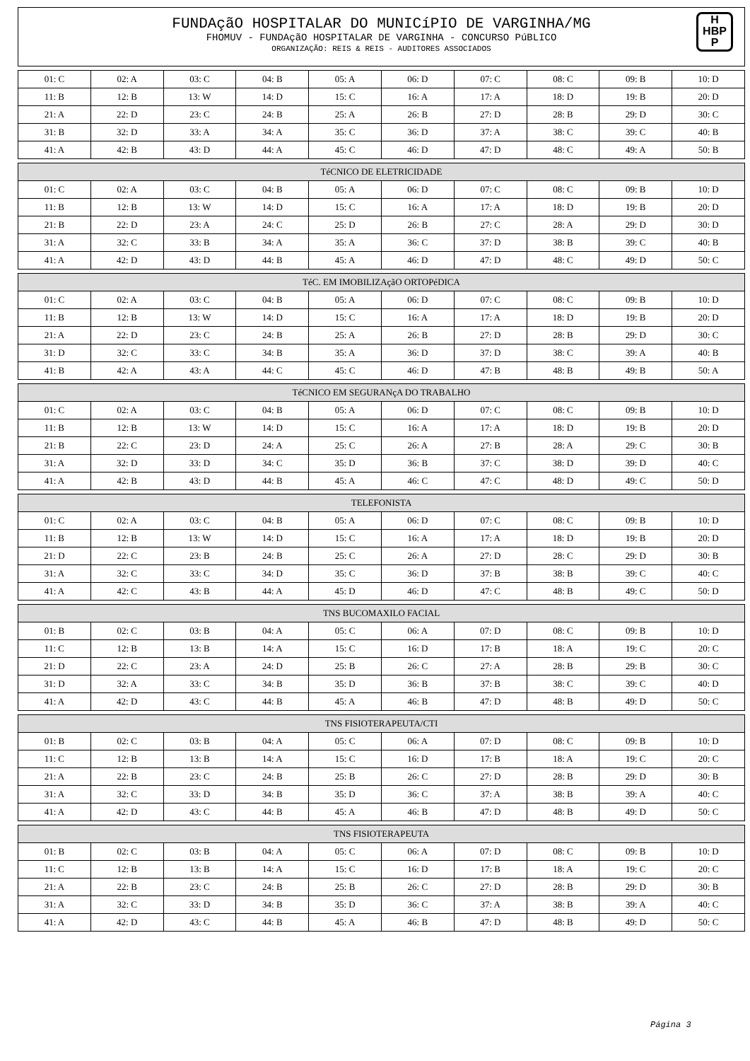FUNDAçãO HOSPITALAR DO MUNICíPIO DE VARGINHA/MG
FHOMUV - FUNDAçãO HOSPITALAR DE VARGINHA - CONCURSO PúBLICO
ORGANIZAÇÃO: REIS & REIS - AUDITORES ASSOCIADOS
H
HBP
P
| 01: C | 02: A | 03: C | 04: B | 05: A | 06: D | 07: C | 08: C | 09: B | 10: D |
| 11: B | 12: B | 13: W | 14: D | 15: C | 16: A | 17: A | 18: D | 19: B | 20: D |
| 21: A | 22: D | 23: C | 24: B | 25: A | 26: B | 27: D | 28: B | 29: D | 30: C |
| 31: B | 32: D | 33: A | 34: A | 35: C | 36: D | 37: A | 38: C | 39: C | 40: B |
| 41: A | 42: B | 43: D | 44: A | 45: C | 46: D | 47: D | 48: C | 49: A | 50: B |
| TéCNICO DE ELETRICIDADE | | | | | | | | | |
| --- | --- | --- | --- | --- | --- | --- | --- | --- | --- |
| 01: C | 02: A | 03: C | 04: B | 05: A | 06: D | 07: C | 08: C | 09: B | 10: D |
| 11: B | 12: B | 13: W | 14: D | 15: C | 16: A | 17: A | 18: D | 19: B | 20: D |
| 21: B | 22: D | 23: A | 24: C | 25: D | 26: B | 27: C | 28: A | 29: D | 30: D |
| 31: A | 32: C | 33: B | 34: A | 35: A | 36: C | 37: D | 38: B | 39: C | 40: B |
| 41: A | 42: D | 43: D | 44: B | 45: A | 46: D | 47: D | 48: C | 49: D | 50: C |
| TéC. EM IMOBILIZAçãO ORTOPéDICA | | | | | | | | | |
| --- | --- | --- | --- | --- | --- | --- | --- | --- | --- |
| 01: C | 02: A | 03: C | 04: B | 05: A | 06: D | 07: C | 08: C | 09: B | 10: D |
| 11: B | 12: B | 13: W | 14: D | 15: C | 16: A | 17: A | 18: D | 19: B | 20: D |
| 21: A | 22: D | 23: C | 24: B | 25: A | 26: B | 27: D | 28: B | 29: D | 30: C |
| 31: D | 32: C | 33: C | 34: B | 35: A | 36: D | 37: D | 38: C | 39: A | 40: B |
| 41: B | 42: A | 43: A | 44: C | 45: C | 46: D | 47: B | 48: B | 49: B | 50: A |
| TéCNICO EM SEGURANçA DO TRABALHO | | | | | | | | | |
| --- | --- | --- | --- | --- | --- | --- | --- | --- | --- |
| 01: C | 02: A | 03: C | 04: B | 05: A | 06: D | 07: C | 08: C | 09: B | 10: D |
| 11: B | 12: B | 13: W | 14: D | 15: C | 16: A | 17: A | 18: D | 19: B | 20: D |
| 21: B | 22: C | 23: D | 24: A | 25: C | 26: A | 27: B | 28: A | 29: C | 30: B |
| 31: A | 32: D | 33: D | 34: C | 35: D | 36: B | 37: C | 38: D | 39: D | 40: C |
| 41: A | 42: B | 43: D | 44: B | 45: A | 46: C | 47: C | 48: D | 49: C | 50: D |
| TELEFONISTA | | | | | | | | | |
| --- | --- | --- | --- | --- | --- | --- | --- | --- | --- |
| 01: C | 02: A | 03: C | 04: B | 05: A | 06: D | 07: C | 08: C | 09: B | 10: D |
| 11: B | 12: B | 13: W | 14: D | 15: C | 16: A | 17: A | 18: D | 19: B | 20: D |
| 21: D | 22: C | 23: B | 24: B | 25: C | 26: A | 27: D | 28: C | 29: D | 30: B |
| 31: A | 32: C | 33: C | 34: D | 35: C | 36: D | 37: B | 38: B | 39: C | 40: C |
| 41: A | 42: C | 43: B | 44: A | 45: D | 46: D | 47: C | 48: B | 49: C | 50: D |
| TNS BUCOMAXILO FACIAL | | | | | | | | | |
| --- | --- | --- | --- | --- | --- | --- | --- | --- | --- |
| 01: B | 02: C | 03: B | 04: A | 05: C | 06: A | 07: D | 08: C | 09: B | 10: D |
| 11: C | 12: B | 13: B | 14: A | 15: C | 16: D | 17: B | 18: A | 19: C | 20: C |
| 21: D | 22: C | 23: A | 24: D | 25: B | 26: C | 27: A | 28: B | 29: B | 30: C |
| 31: D | 32: A | 33: C | 34: B | 35: D | 36: B | 37: B | 38: C | 39: C | 40: D |
| 41: A | 42: D | 43: C | 44: B | 45: A | 46: B | 47: D | 48: B | 49: D | 50: C |
| TNS FISIOTERAPEUTA/CTI | | | | | | | | | |
| --- | --- | --- | --- | --- | --- | --- | --- | --- | --- |
| 01: B | 02: C | 03: B | 04: A | 05: C | 06: A | 07: D | 08: C | 09: B | 10: D |
| 11: C | 12: B | 13: B | 14: A | 15: C | 16: D | 17: B | 18: A | 19: C | 20: C |
| 21: A | 22: B | 23: C | 24: B | 25: B | 26: C | 27: D | 28: B | 29: D | 30: B |
| 31: A | 32: C | 33: D | 34: B | 35: D | 36: C | 37: A | 38: B | 39: A | 40: C |
| 41: A | 42: D | 43: C | 44: B | 45: A | 46: B | 47: D | 48: B | 49: D | 50: C |
| TNS FISIOTERAPEUTA | | | | | | | | | |
| --- | --- | --- | --- | --- | --- | --- | --- | --- | --- |
| 01: B | 02: C | 03: B | 04: A | 05: C | 06: A | 07: D | 08: C | 09: B | 10: D |
| 11: C | 12: B | 13: B | 14: A | 15: C | 16: D | 17: B | 18: A | 19: C | 20: C |
| 21: A | 22: B | 23: C | 24: B | 25: B | 26: C | 27: D | 28: B | 29: D | 30: B |
| 31: A | 32: C | 33: D | 34: B | 35: D | 36: C | 37: A | 38: B | 39: A | 40: C |
| 41: A | 42: D | 43: C | 44: B | 45: A | 46: B | 47: D | 48: B | 49: D | 50: C |
Página 3